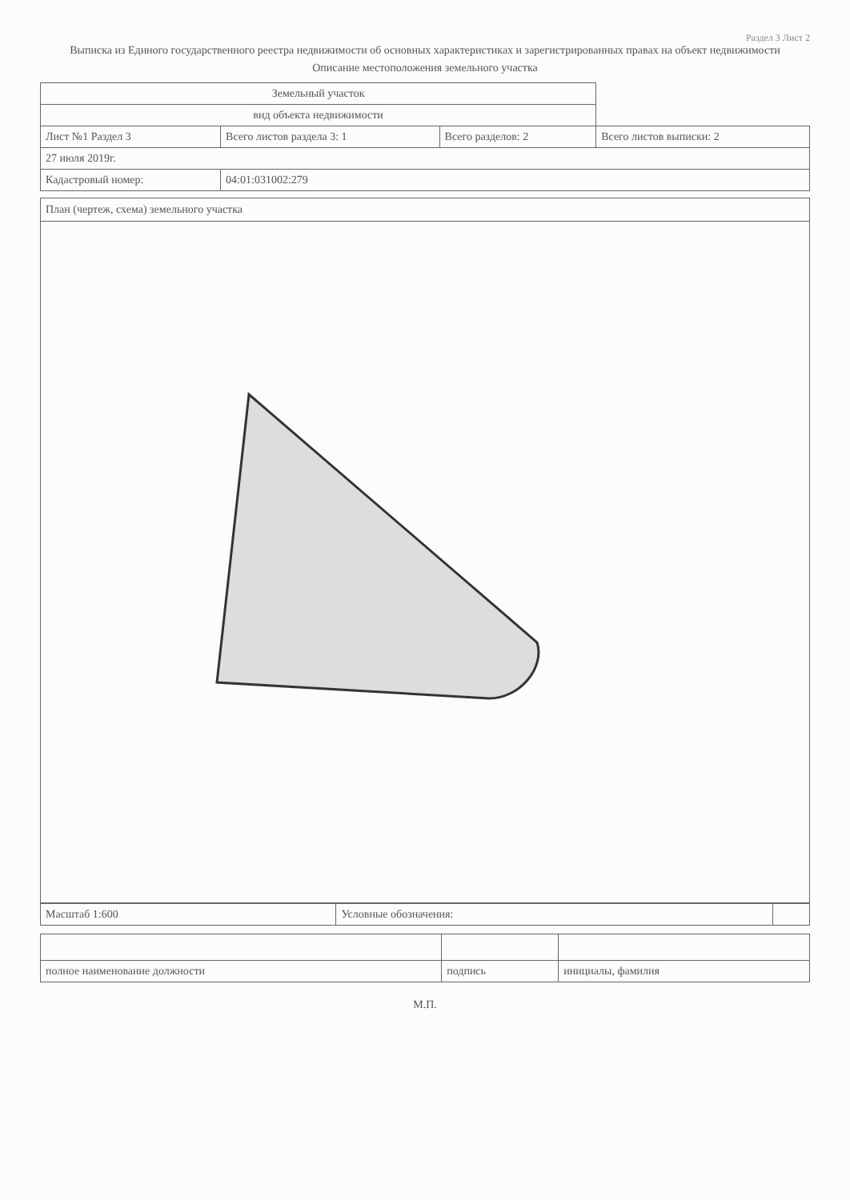Раздел 3 Лист 2
Выписка из Единого государственного реестра недвижимости об основных характеристиках и зарегистрированных правах на объект недвижимости
Описание местоположения земельного участка
| Земельный участок | | | |
| вид объекта недвижимости | | | |
| Лист №1 Раздел 3 | Всего листов раздела 3: 1 | Всего разделов: 2 | Всего листов выписки: 2 |
| 27 июля 2019г. | | | |
| Кадастровый номер: | 04:01:031002:279 | | |
План (чертеж, схема) земельного участка
| Масштаб 1:600 | Условные обозначения: | |
| полное наименование должности | подпись | инициалы, фамилия |
М.П.